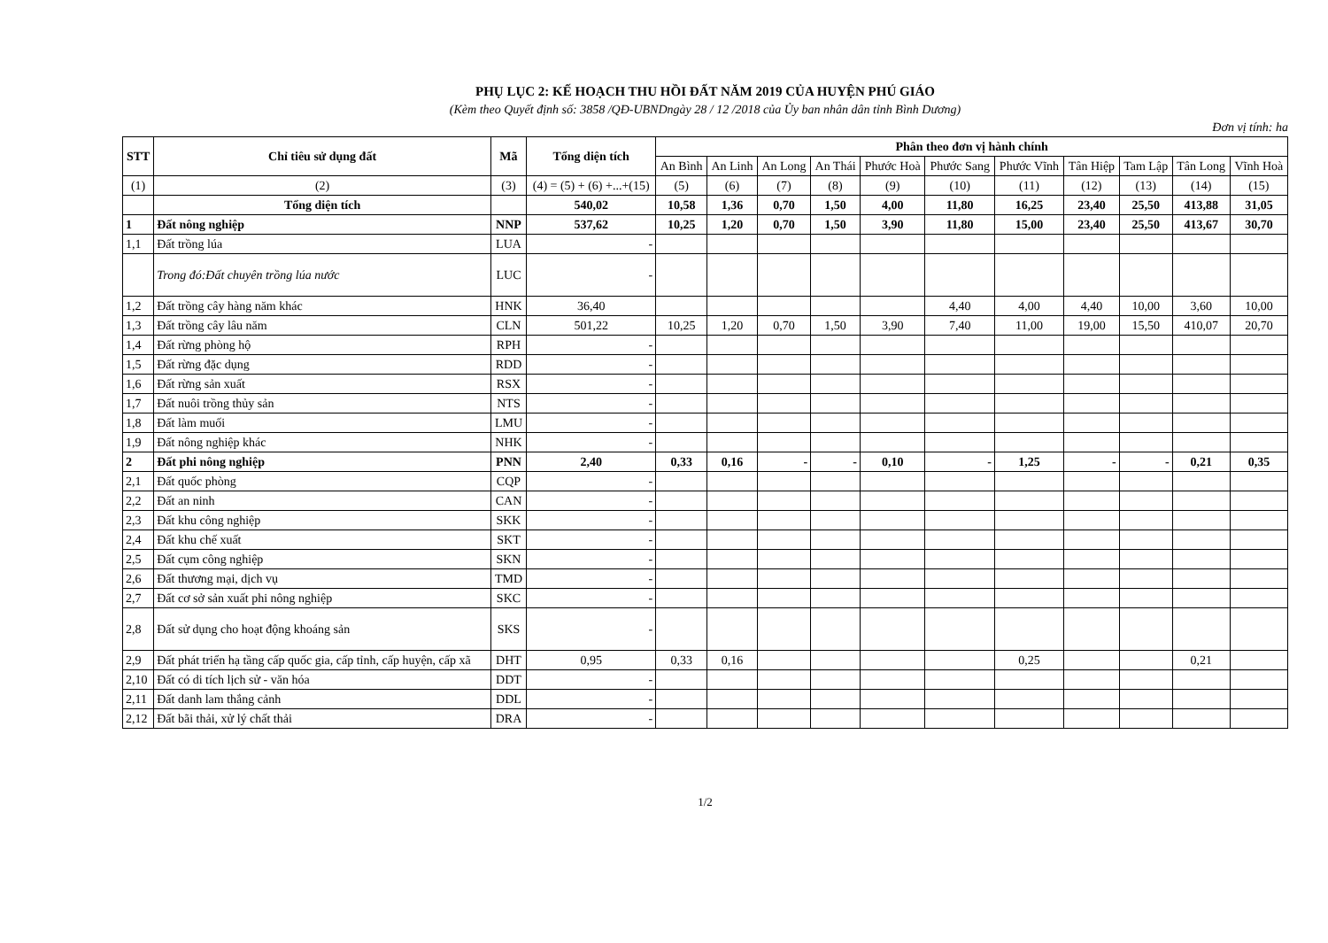PHỤ LỤC 2: KẾ HOẠCH THU HỒI ĐẤT NĂM 2019 CỦA HUYỆN PHÚ GIÁO
(Kèm theo Quyết định số: 3858 /QĐ-UBNDngày 28 / 12 /2018 của Ủy ban nhân dân tỉnh Bình Dương)
Đơn vị tính: ha
| STT | Chỉ tiêu sử dụng đất | Mã | Tổng diện tích | Phân theo đơn vị hành chính | | | | | | | | | | |
| --- | --- | --- | --- | --- | --- | --- | --- | --- | --- | --- | --- | --- | --- | --- |
| | | | | An Bình | An Linh | An Long | An Thái | Phước Hoà | Phước Sang | Phước Vĩnh | Tân Hiệp | Tam Lập | Tân Long | Vĩnh Hoà |
| (1) | (2) | (3) | (4) = (5) + (6) +...+(15) | (5) | (6) | (7) | (8) | (9) | (10) | (11) | (12) | (13) | (14) | (15) |
| | Tổng diện tích | | 540,02 | 10,58 | 1,36 | 0,70 | 1,50 | 4,00 | 11,80 | 16,25 | 23,40 | 25,50 | 413,88 | 31,05 |
| 1 | Đất nông nghiệp | NNP | 537,62 | 10,25 | 1,20 | 0,70 | 1,50 | 3,90 | 11,80 | 15,00 | 23,40 | 25,50 | 413,67 | 30,70 |
| 1,1 | Đất trồng lúa | LUA | - | | | | | | | | | | | |
| | Trong đó:Đất chuyên trồng lúa nước | LUC | - | | | | | | | | | | | |
| 1,2 | Đất trồng cây hàng năm khác | HNK | 36,40 | | | | | | 4,40 | 4,00 | 4,40 | 10,00 | 3,60 | 10,00 |
| 1,3 | Đất trồng cây lâu năm | CLN | 501,22 | 10,25 | 1,20 | 0,70 | 1,50 | 3,90 | 7,40 | 11,00 | 19,00 | 15,50 | 410,07 | 20,70 |
| 1,4 | Đất rừng phòng hộ | RPH | - | | | | | | | | | | | |
| 1,5 | Đất rừng đặc dụng | RDD | - | | | | | | | | | | | |
| 1,6 | Đất rừng sản xuất | RSX | - | | | | | | | | | | | |
| 1,7 | Đất nuôi trồng thủy sản | NTS | - | | | | | | | | | | | |
| 1,8 | Đất làm muối | LMU | - | | | | | | | | | | | |
| 1,9 | Đất nông nghiệp khác | NHK | - | | | | | | | | | | | |
| 2 | Đất phi nông nghiệp | PNN | 2,40 | 0,33 | 0,16 | - | - | 0,10 | - | 1,25 | - | - | 0,21 | 0,35 |
| 2,1 | Đất quốc phòng | CQP | - | | | | | | | | | | | |
| 2,2 | Đất an ninh | CAN | - | | | | | | | | | | | |
| 2,3 | Đất khu công nghiệp | SKK | - | | | | | | | | | | | |
| 2,4 | Đất khu chế xuất | SKT | - | | | | | | | | | | | |
| 2,5 | Đất cụm công nghiệp | SKN | - | | | | | | | | | | | |
| 2,6 | Đất thương mại, dịch vụ | TMD | - | | | | | | | | | | | |
| 2,7 | Đất cơ sở sản xuất phi nông nghiệp | SKC | - | | | | | | | | | | | |
| 2,8 | Đất sử dụng cho hoạt động khoáng sản | SKS | - | | | | | | | | | | | |
| 2,9 | Đất phát triển hạ tầng cấp quốc gia, cấp tỉnh, cấp huyện, cấp xã | DHT | 0,95 | 0,33 | 0,16 | | | | | 0,25 | | | 0,21 | |
| 2,10 | Đất có di tích lịch sử - văn hóa | DDT | - | | | | | | | | | | | |
| 2,11 | Đất danh lam thắng cảnh | DDL | - | | | | | | | | | | | |
| 2,12 | Đất bãi thải, xử lý chất thải | DRA | - | | | | | | | | | | | |
1/2